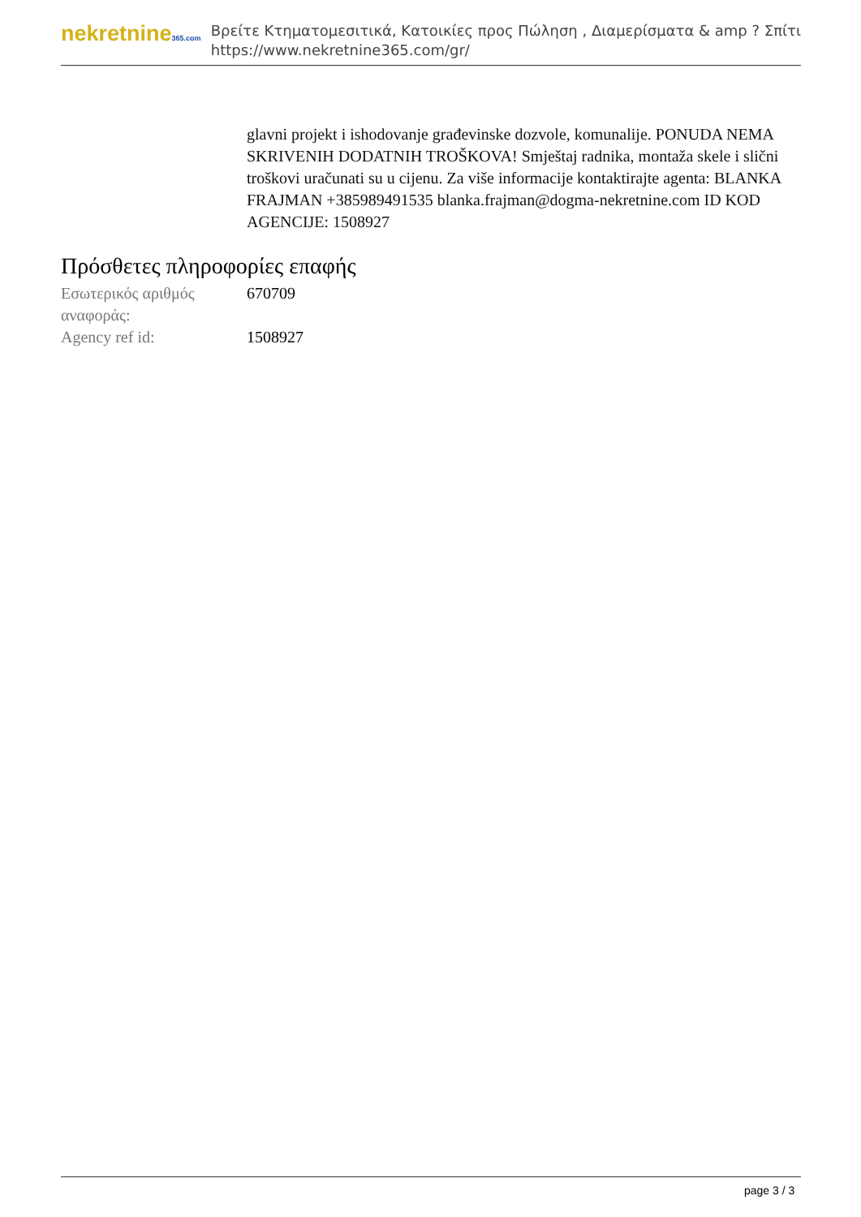nekretnine365.com
Βρείτε Κτηματομεσιτικά, Κατοικίες προς Πώληση , Διαμερίσματα & amp ? Σπίτι
https://www.nekretnine365.com/gr/
glavni projekt i ishodovanje građevinske dozvole, komunalije. PONUDA NEMA SKRIVENIH DODATNIH TROŠKOVA! Smještaj radnika, montaža skele i slični troškovi uračunati su u cijenu. Za više informacije kontaktirajte agenta: BLANKA FRAJMAN +385989491535 blanka.frajman@dogma-nekretnine.com ID KOD AGENCIJE: 1508927
Πρόσθετες πληροφορίες επαφής
| Εσωτερικός αριθμός αναφοράς: | 670709 |
| Agency ref id: | 1508927 |
page 3 / 3